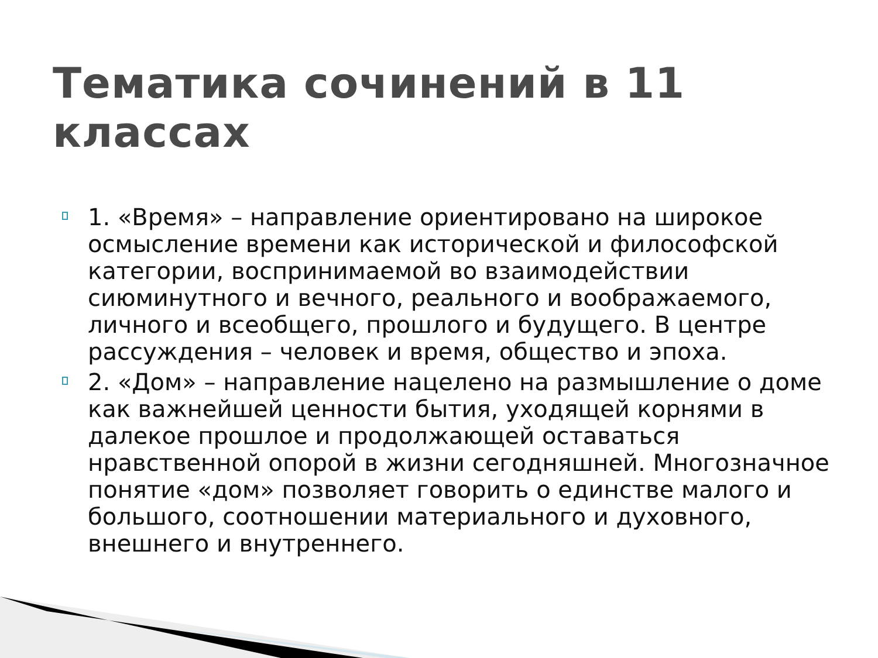Тематика сочинений в 11 классах
1. «Время» – направление ориентировано на широкое осмысление времени как исторической и философской категории, воспринимаемой во взаимодействии сиюминутного и вечного, реального и воображаемого, личного и всеобщего, прошлого и будущего. В центре рассуждения – человек и время, общество и эпоха.
2. «Дом» – направление нацелено на размышление о доме как важнейшей ценности бытия, уходящей корнями в далекое прошлое и продолжающей оставаться нравственной опорой в жизни сегодняшней. Многозначное понятие «дом» позволяет говорить о единстве малого и большого, соотношении материального и духовного, внешнего и внутреннего.